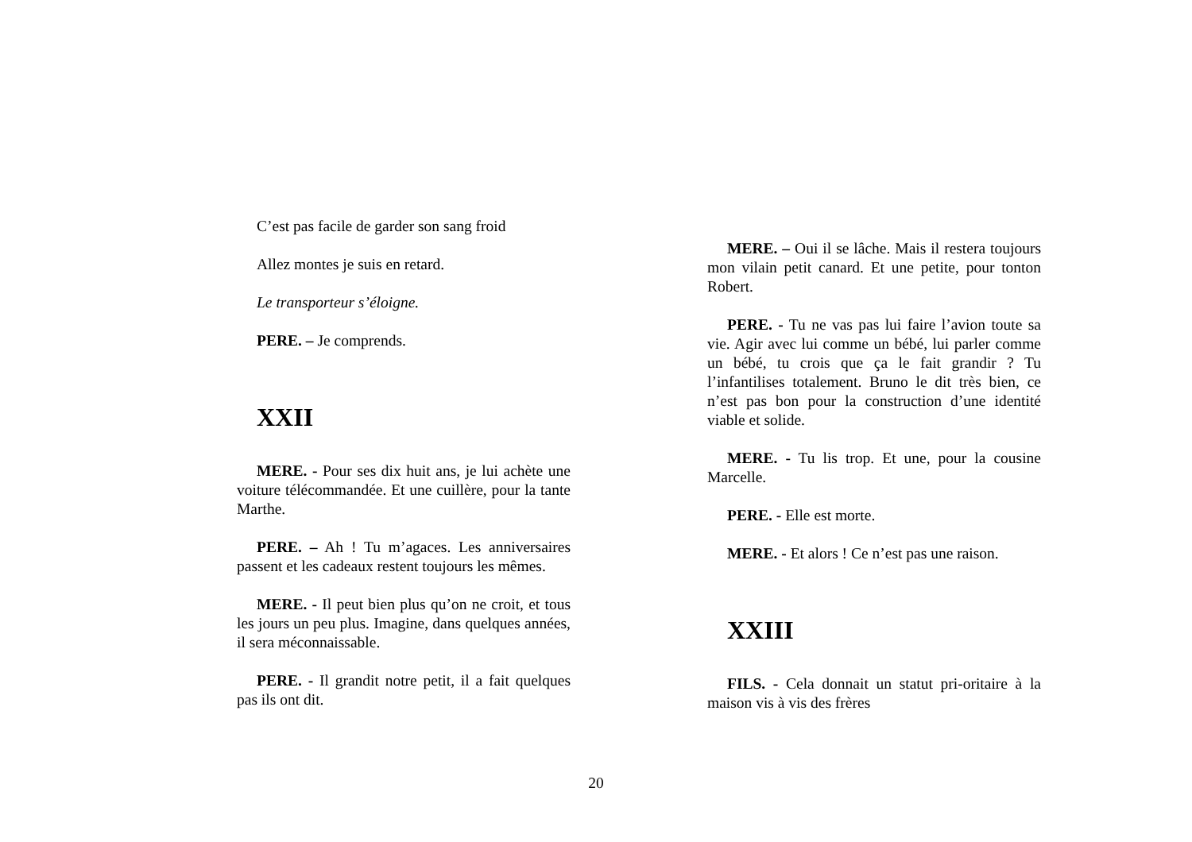C’est pas facile de garder son sang froid
Allez montes je suis en retard.
Le transporteur s’éloigne.
PERE. – Je comprends.
XXII
MERE. - Pour ses dix huit ans, je lui achète une voiture télécommandée. Et une cuillère, pour la tante Marthe.
PERE. – Ah ! Tu m’agaces. Les anniversaires passent et les cadeaux restent toujours les mêmes.
MERE. - Il peut bien plus qu’on ne croit, et tous les jours un peu plus. Imagine, dans quelques années, il sera méconnaissable.
PERE. - Il grandit notre petit, il a fait quelques pas ils ont dit.
MERE. – Oui il se lâche. Mais il restera toujours mon vilain petit canard. Et une petite, pour tonton Robert.
PERE. - Tu ne vas pas lui faire l’avion toute sa vie. Agir avec lui comme un bébé, lui parler comme un bébé, tu crois que ça le fait grandir ? Tu l’infantilises totalement. Bruno le dit très bien, ce n’est pas bon pour la construction d’une identité viable et solide.
MERE. - Tu lis trop. Et une, pour la cousine Marcelle.
PERE. - Elle est morte.
MERE. - Et alors ! Ce n’est pas une raison.
XXIII
FILS. - Cela donnait un statut pri-oritaire à la maison vis à vis des frères
20